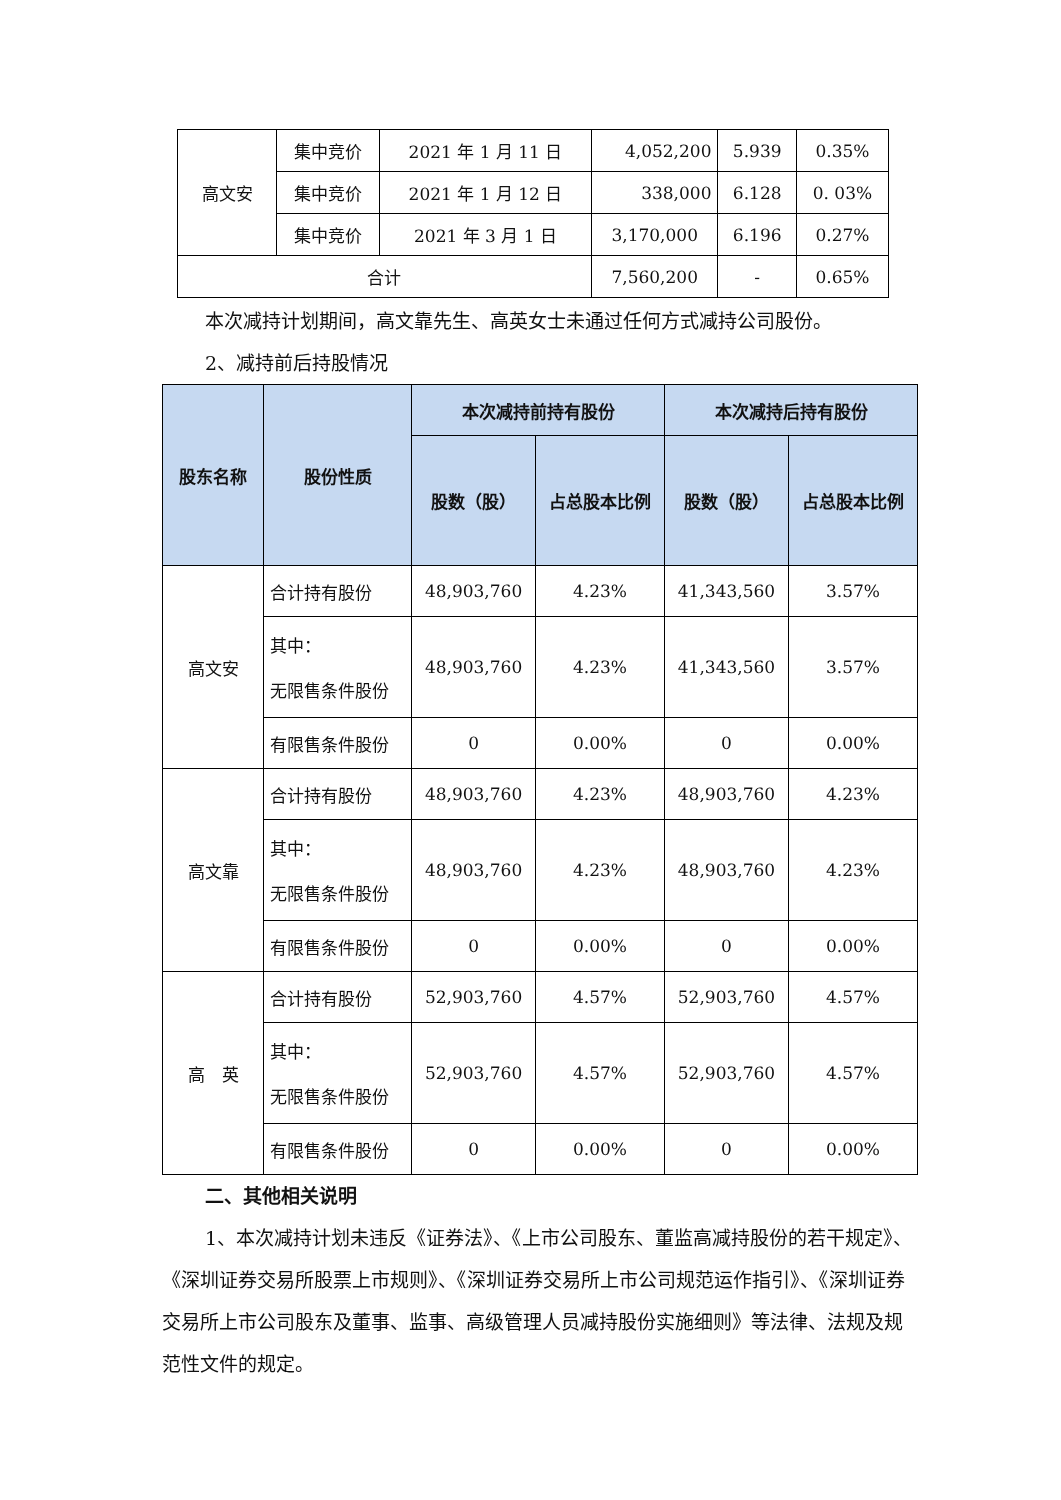| 高文安 | 集中竞价 | 2021 年 1 月 11 日 | 4,052,200 | 5.939 | 0.35% |
| | 集中竞价 | 2021 年 1 月 12 日 | 338,000 | 6.128 | 0. 03% |
| | 集中竞价 | 2021 年 3 月 1 日 | 3,170,000 | 6.196 | 0.27% |
| 合计 | | | 7,560,200 | - | 0.65% |
本次减持计划期间，高文靠先生、高英女士未通过任何方式减持公司股份。
2、减持前后持股情况
| 股东名称 | 股份性质 | 本次减持前持有股份 | | 本次减持后持有股份 | |
| --- | --- | --- | --- | --- | --- |
| | | 股数（股） | 占总股本比例 | 股数（股） | 占总股本比例 |
| 高文安 | 合计持有股份 | 48,903,760 | 4.23% | 41,343,560 | 3.57% |
| | 其中： 无限售条件股份 | 48,903,760 | 4.23% | 41,343,560 | 3.57% |
| | 有限售条件股份 | 0 | 0.00% | 0 | 0.00% |
| 高文靠 | 合计持有股份 | 48,903,760 | 4.23% | 48,903,760 | 4.23% |
| | 其中： 无限售条件股份 | 48,903,760 | 4.23% | 48,903,760 | 4.23% |
| | 有限售条件股份 | 0 | 0.00% | 0 | 0.00% |
| 高 英 | 合计持有股份 | 52,903,760 | 4.57% | 52,903,760 | 4.57% |
| | 其中： 无限售条件股份 | 52,903,760 | 4.57% | 52,903,760 | 4.57% |
| | 有限售条件股份 | 0 | 0.00% | 0 | 0.00% |
二、其他相关说明
1、本次减持计划未违反《证券法》、《上市公司股东、董监高减持股份的若干规定》、《深圳证券交易所股票上市规则》、《深圳证券交易所上市公司规范运作指引》、《深圳证券交易所上市公司股东及董事、监事、高级管理人员减持股份实施细则》等法律、法规及规范性文件的规定。